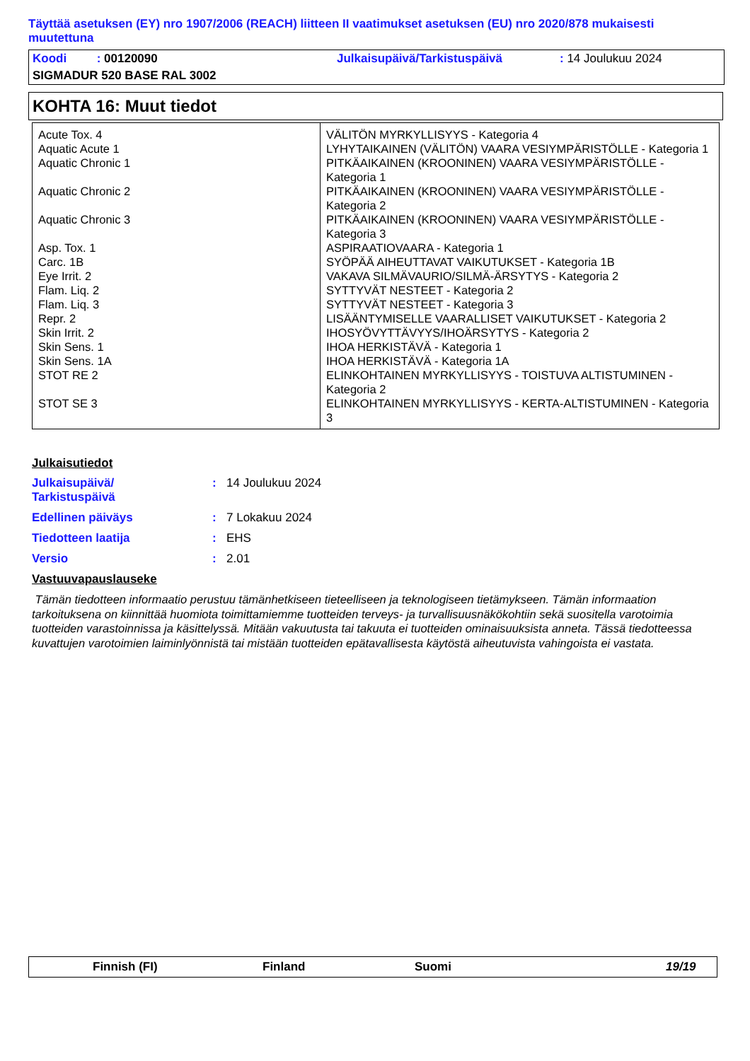Täyttää asetuksen (EY) nro 1907/2006 (REACH) liitteen II vaatimukset asetuksen (EU) nro 2020/878 mukaisesti muutettuna
Koodi : 00120090 Julkaisupäivä/Tarkistuspäivä: 14 Joulukuu 2024
SIGMADUR 520 BASE RAL 3002
KOHTA 16: Muut tiedot
| Acute Tox. 4 | VÄLITÖN MYRKYLLISYYS - Kategoria 4 |
| Aquatic Acute 1 | LYHYTAIKAINEN (VÄLITÖN) VAARA VESIYMPÄRISTÖLLE - Kategoria 1 |
| Aquatic Chronic 1 | PITKÄAIKAINEN (KROONINEN) VAARA VESIYMPÄRISTÖLLE - Kategoria 1 |
| Aquatic Chronic 2 | PITKÄAIKAINEN (KROONINEN) VAARA VESIYMPÄRISTÖLLE - Kategoria 2 |
| Aquatic Chronic 3 | PITKÄAIKAINEN (KROONINEN) VAARA VESIYMPÄRISTÖLLE - Kategoria 3 |
| Asp. Tox. 1 | ASPIRAATIOVAARA - Kategoria 1 |
| Carc. 1B | SYÖPÄÄ AIHEUTTAVAT VAIKUTUKSET - Kategoria 1B |
| Eye Irrit. 2 | VAKAVA SILMÄVAURIO/SILMÄ-ÄRSYTYS - Kategoria 2 |
| Flam. Liq. 2 | SYTTYVÄT NESTEET - Kategoria 2 |
| Flam. Liq. 3 | SYTTYVÄT NESTEET - Kategoria 3 |
| Repr. 2 | LISÄÄNTYMISELLE VAARALLISET VAIKUTUKSET - Kategoria 2 |
| Skin Irrit. 2 | IHOSYÖVYTTÄVYYS/IHOÄRSYTYS - Kategoria 2 |
| Skin Sens. 1 | IHOA HERKISTÄVÄ - Kategoria 1 |
| Skin Sens. 1A | IHOA HERKISTÄVÄ - Kategoria 1A |
| STOT RE 2 | ELINKOHTAINEN MYRKYLLISYYS - TOISTUVA ALTISTUMINEN - Kategoria 2 |
| STOT SE 3 | ELINKOHTAINEN MYRKYLLISYYS - KERTA-ALTISTUMINEN - Kategoria 3 |
Julkaisutiedot
Julkaisupäivä/
Tarkistuspäivä: 14 Joulukuu 2024
Edellinen päiväys: 7 Lokakuu 2024
Tiedotteen laatija: EHS
Versio: 2.01
Vastuuvapauslauseke
Tämän tiedotteen informaatio perustuu tämänhetkiseen tieteelliseen ja teknologiseen tietämykseen. Tämän informaation tarkoituksena on kiinnittää huomiota toimittamiemme tuotteiden terveys- ja turvallisuusnäkökohtiin sekä suositella varotoimia tuotteiden varastoinnissa ja käsittelyssä. Mitään vakuutusta tai takuuta ei tuotteiden ominaisuuksista anneta. Tässä tiedotteessa kuvattujen varotoimien laiminlyönnistä tai mistään tuotteiden epätavallisesta käytöstä aiheutuvista vahingoista ei vastata.
Finnish (FI) Finland Suomi 19/19